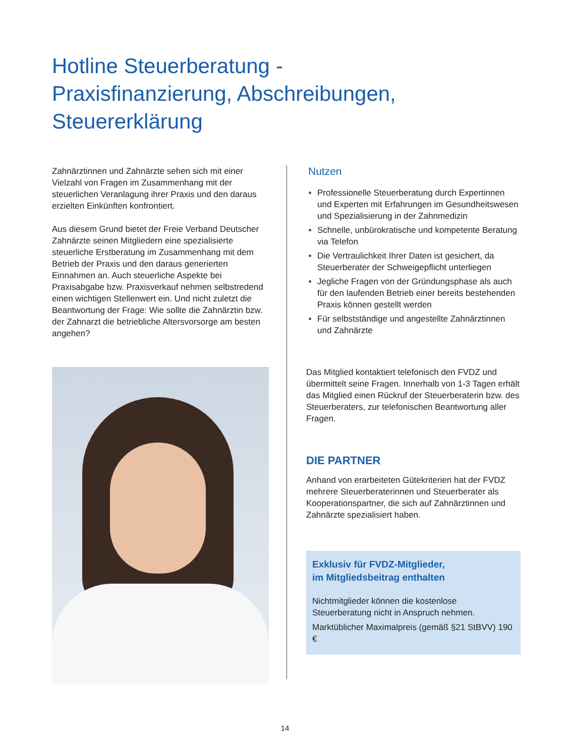Hotline Steuerberatung -
Praxisfinanzierung, Abschreibungen,
Steuererklärung
Zahnärztinnen und Zahnärzte sehen sich mit einer Vielzahl von Fragen im Zusammenhang mit der steuerlichen Veranlagung ihrer Praxis und den daraus erzielten Einkünften konfrontiert.
Aus diesem Grund bietet der Freie Verband Deutscher Zahnärzte seinen Mitgliedern eine spezialisierte steuerliche Erstberatung im Zusammenhang mit dem Betrieb der Praxis und den daraus generierten Einnahmen an. Auch steuerliche Aspekte bei Praxisabgabe bzw. Praxisverkauf nehmen selbstredend einen wichtigen Stellenwert ein. Und nicht zuletzt die Beantwortung der Frage: Wie sollte die Zahnärztin bzw. der Zahnarzt die betriebliche Altersvorsorge am besten angehen?
Nutzen
Professionelle Steuerberatung durch Expertinnen und Experten mit Erfahrungen im Gesundheitswesen und Spezialisierung in der Zahnmedizin
Schnelle, unbürokratische und kompetente Beratung via Telefon
Die Vertraulichkeit Ihrer Daten ist gesichert, da Steuerberater der Schweigepflicht unterliegen
Jegliche Fragen von der Gründungsphase als auch für den laufenden Betrieb einer bereits bestehenden Praxis können gestellt werden
Für selbstständige und angestellte Zahnärztinnen und Zahnärzte
Das Mitglied kontaktiert telefonisch den FVDZ und übermittelt seine Fragen. Innerhalb von 1-3 Tagen erhält das Mitglied einen Rückruf der Steuerberaterin bzw. des Steuerberaters, zur telefonischen Beantwortung aller Fragen.
DIE PARTNER
Anhand von erarbeiteten Gütekriterien hat der FVDZ mehrere Steuerberaterinnen und Steuerberater als Kooperationspartner, die sich auf Zahnärztinnen und Zahnärzte spezialisiert haben.
Exklusiv für FVDZ-Mitglieder,
im Mitgliedsbeitrag enthalten
Nichtmitglieder können die kostenlose Steuerberatung nicht in Anspruch nehmen.
Marktüblicher Maximalpreis (gemäß §21 StBVV) 190 €
14